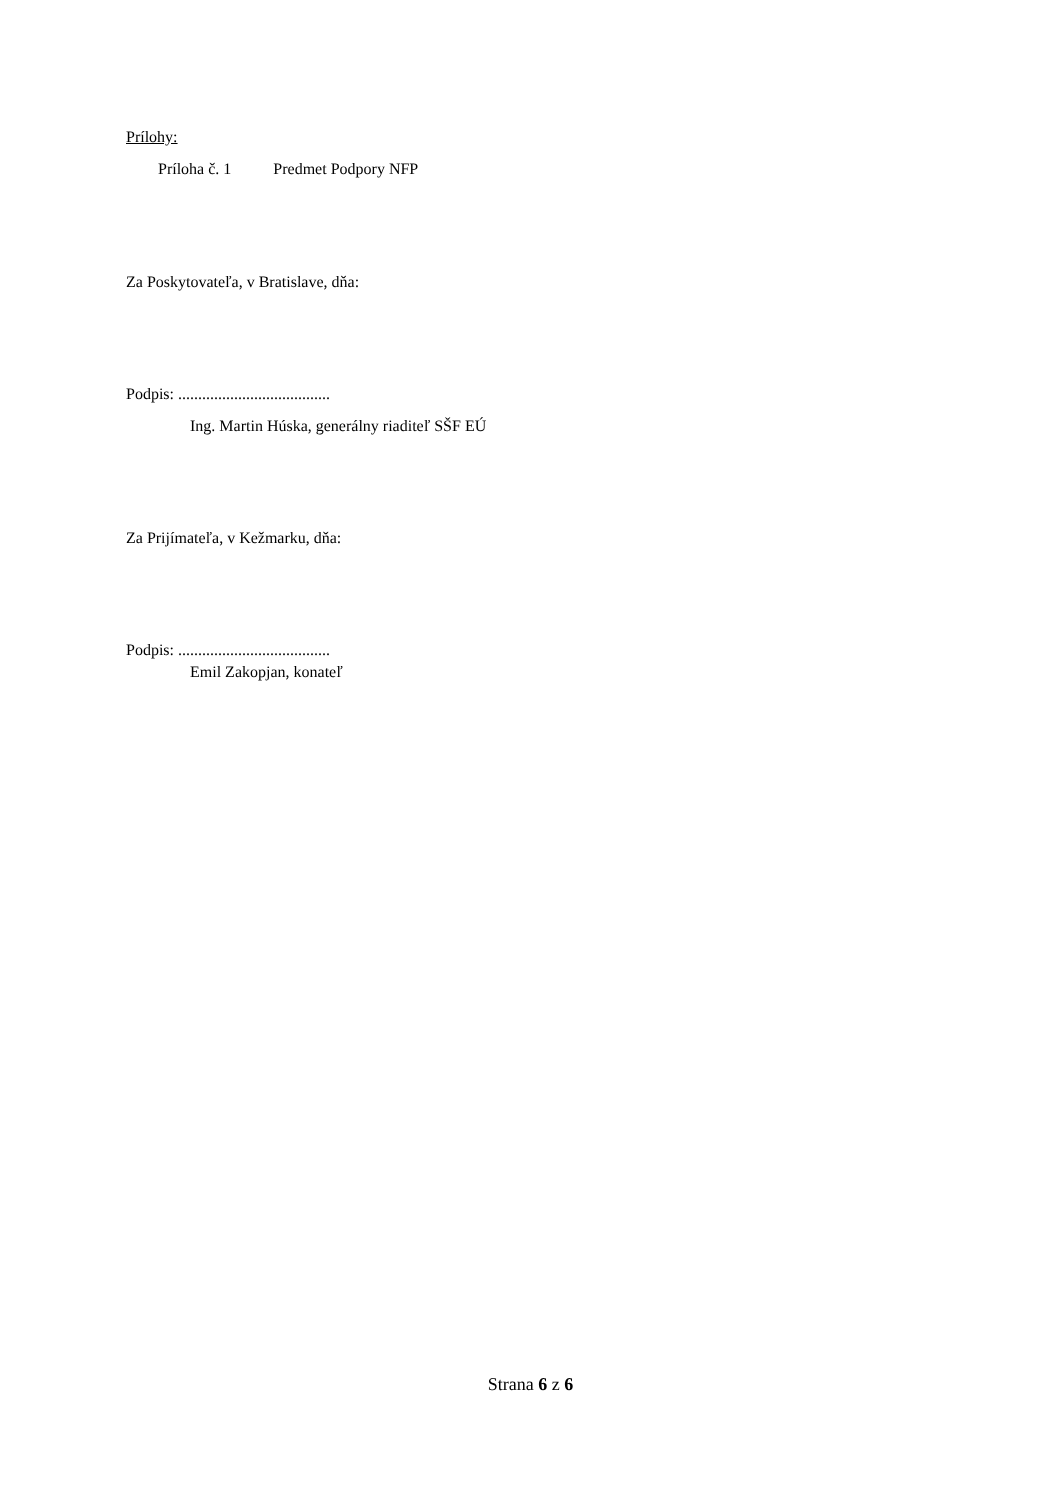Prílohy:
Príloha č. 1 Predmet Podpory NFP
Za Poskytovateľa, v Bratislave, dňa:
Podpis: ......................................
Ing. Martin Húska, generálny riaditeľ SŠF EÚ
Za Prijímateľa, v Kežmarku, dňa:
Podpis: ......................................
Emil Zakopjan, konateľ
Strana 6 z 6